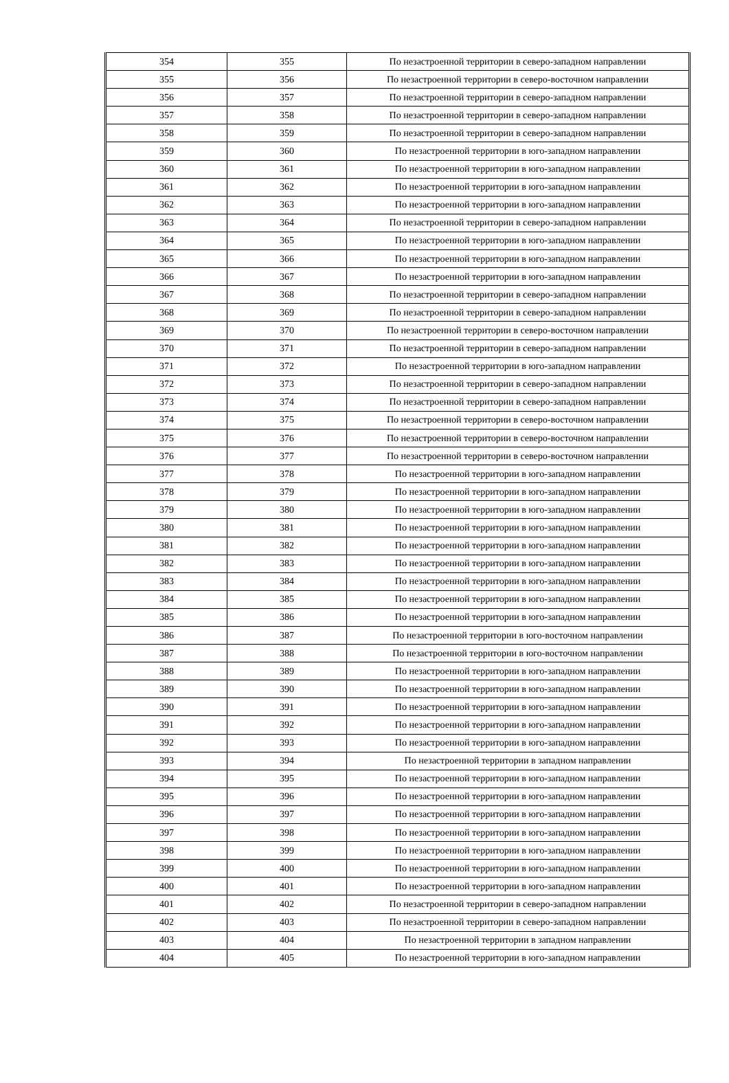| 354 | 355 | По незастроенной территории в северо-западном направлении |
| 355 | 356 | По незастроенной территории в северо-восточном направлении |
| 356 | 357 | По незастроенной территории в северо-западном направлении |
| 357 | 358 | По незастроенной территории в северо-западном направлении |
| 358 | 359 | По незастроенной территории в северо-западном направлении |
| 359 | 360 | По незастроенной территории в юго-западном направлении |
| 360 | 361 | По незастроенной территории в юго-западном направлении |
| 361 | 362 | По незастроенной территории в юго-западном направлении |
| 362 | 363 | По незастроенной территории в юго-западном направлении |
| 363 | 364 | По незастроенной территории в северо-западном направлении |
| 364 | 365 | По незастроенной территории в юго-западном направлении |
| 365 | 366 | По незастроенной территории в юго-западном направлении |
| 366 | 367 | По незастроенной территории в юго-западном направлении |
| 367 | 368 | По незастроенной территории в северо-западном направлении |
| 368 | 369 | По незастроенной территории в северо-западном направлении |
| 369 | 370 | По незастроенной территории в северо-восточном направлении |
| 370 | 371 | По незастроенной территории в северо-западном направлении |
| 371 | 372 | По незастроенной территории в юго-западном направлении |
| 372 | 373 | По незастроенной территории в северо-западном направлении |
| 373 | 374 | По незастроенной территории в северо-западном направлении |
| 374 | 375 | По незастроенной территории в северо-восточном направлении |
| 375 | 376 | По незастроенной территории в северо-восточном направлении |
| 376 | 377 | По незастроенной территории в северо-восточном направлении |
| 377 | 378 | По незастроенной территории в юго-западном направлении |
| 378 | 379 | По незастроенной территории в юго-западном направлении |
| 379 | 380 | По незастроенной территории в юго-западном направлении |
| 380 | 381 | По незастроенной территории в юго-западном направлении |
| 381 | 382 | По незастроенной территории в юго-западном направлении |
| 382 | 383 | По незастроенной территории в юго-западном направлении |
| 383 | 384 | По незастроенной территории в юго-западном направлении |
| 384 | 385 | По незастроенной территории в юго-западном направлении |
| 385 | 386 | По незастроенной территории в юго-западном направлении |
| 386 | 387 | По незастроенной территории в юго-восточном направлении |
| 387 | 388 | По незастроенной территории в юго-восточном направлении |
| 388 | 389 | По незастроенной территории в юго-западном направлении |
| 389 | 390 | По незастроенной территории в юго-западном направлении |
| 390 | 391 | По незастроенной территории в юго-западном направлении |
| 391 | 392 | По незастроенной территории в юго-западном направлении |
| 392 | 393 | По незастроенной территории в юго-западном направлении |
| 393 | 394 | По незастроенной территории в западном направлении |
| 394 | 395 | По незастроенной территории в юго-западном направлении |
| 395 | 396 | По незастроенной территории в юго-западном направлении |
| 396 | 397 | По незастроенной территории в юго-западном направлении |
| 397 | 398 | По незастроенной территории в юго-западном направлении |
| 398 | 399 | По незастроенной территории в юго-западном направлении |
| 399 | 400 | По незастроенной территории в юго-западном направлении |
| 400 | 401 | По незастроенной территории в юго-западном направлении |
| 401 | 402 | По незастроенной территории в северо-западном направлении |
| 402 | 403 | По незастроенной территории в северо-западном направлении |
| 403 | 404 | По незастроенной территории в западном направлении |
| 404 | 405 | По незастроенной территории в юго-западном направлении |